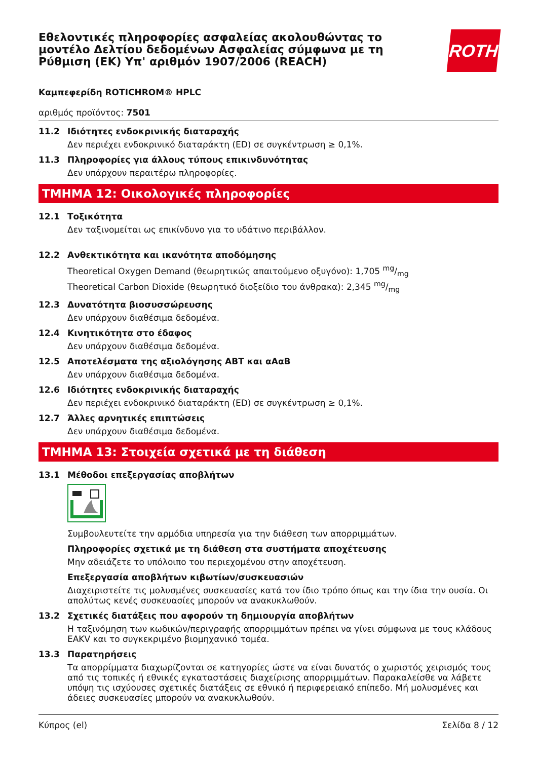Εθελοντικές πληροφορίες ασφαλείας ακολουθώντας το μοντέλο Δελτίου δεδομένων Ασφαλείας σύμφωνα με τη Ρύθμιση (ΕΚ) Υπ' αριθμόν 1907/2006 (REACH)
ROTH
Καμπεφερίδη ROTICHROM® HPLC
αριθμός προϊόντος: 7501
11.2 Ιδιότητες ενδοκρινικής διαταραχής
Δεν περιέχει ενδοκρινικό διαταράκτη (ED) σε συγκέντρωση ≥ 0,1%.
11.3 Πληροφορίες για άλλους τύπους επικινδυνότητας
Δεν υπάρχουν περαιτέρω πληροφορίες.
ΤΜΗΜΑ 12: Οικολογικές πληροφορίες
12.1 Τοξικότητα
Δεν ταξινομείται ως επικίνδυνο για το υδάτινο περιβάλλον.
12.2 Ανθεκτικότητα και ικανότητα αποδόμησης
Theoretical Oxygen Demand (θεωρητικώς απαιτούμενο οξυγόνο): 1,705 mg/mg
Theoretical Carbon Dioxide (θεωρητικό διοξείδιο του άνθρακα): 2,345 mg/mg
12.3 Δυνατότητα βιοσυσσώρευσης
Δεν υπάρχουν διαθέσιμα δεδομένα.
12.4 Κινητικότητα στο έδαφος
Δεν υπάρχουν διαθέσιμα δεδομένα.
12.5 Αποτελέσματα της αξιολόγησης ΑΒΤ και αΑαΒ
Δεν υπάρχουν διαθέσιμα δεδομένα.
12.6 Ιδιότητες ενδοκρινικής διαταραχής
Δεν περιέχει ενδοκρινικό διαταράκτη (ED) σε συγκέντρωση ≥ 0,1%.
12.7 Άλλες αρνητικές επιπτώσεις
Δεν υπάρχουν διαθέσιμα δεδομένα.
ΤΜΗΜΑ 13: Στοιχεία σχετικά με τη διάθεση
13.1 Μέθοδοι επεξεργασίας αποβλήτων
Συμβουλευτείτε την αρμόδια υπηρεσία για την διάθεση των απορριμμάτων.
Πληροφορίες σχετικά με τη διάθεση στα συστήματα αποχέτευσης
Μην αδειάζετε το υπόλοιπο του περιεχομένου στην αποχέτευση.
Επεξεργασία αποβλήτων κιβωτίων/συσκευασιών
Διαχειριστείτε τις μολυσμένες συσκευασίες κατά τον ίδιο τρόπο όπως και την ίδια την ουσία. Οι απολύτως κενές συσκευασίες μπορούν να ανακυκλωθούν.
13.2 Σχετικές διατάξεις που αφορούν τη δημιουργία αποβλήτων
Η ταξινόμηση των κωδικών/περιγραφής απορριμμάτων πρέπει να γίνει σύμφωνα με τους κλάδους EAKV και το συγκεκριμένο βιομηχανικό τομέα.
13.3 Παρατηρήσεις
Τα απορρίμματα διαχωρίζονται σε κατηγορίες ώστε να είναι δυνατός ο χωριστός χειρισμός τους από τις τοπικές ή εθνικές εγκαταστάσεις διαχείρισης απορριμμάτων. Παρακαλείσθε να λάβετε υπόψη τις ισχύουσες σχετικές διατάξεις σε εθνικό ή περιφερειακό επίπεδο. Μή μολυσμένες και άδειες συσκευασίες μπορούν να ανακυκλωθούν.
Κύπρος (el) Σελίδα 8 / 12